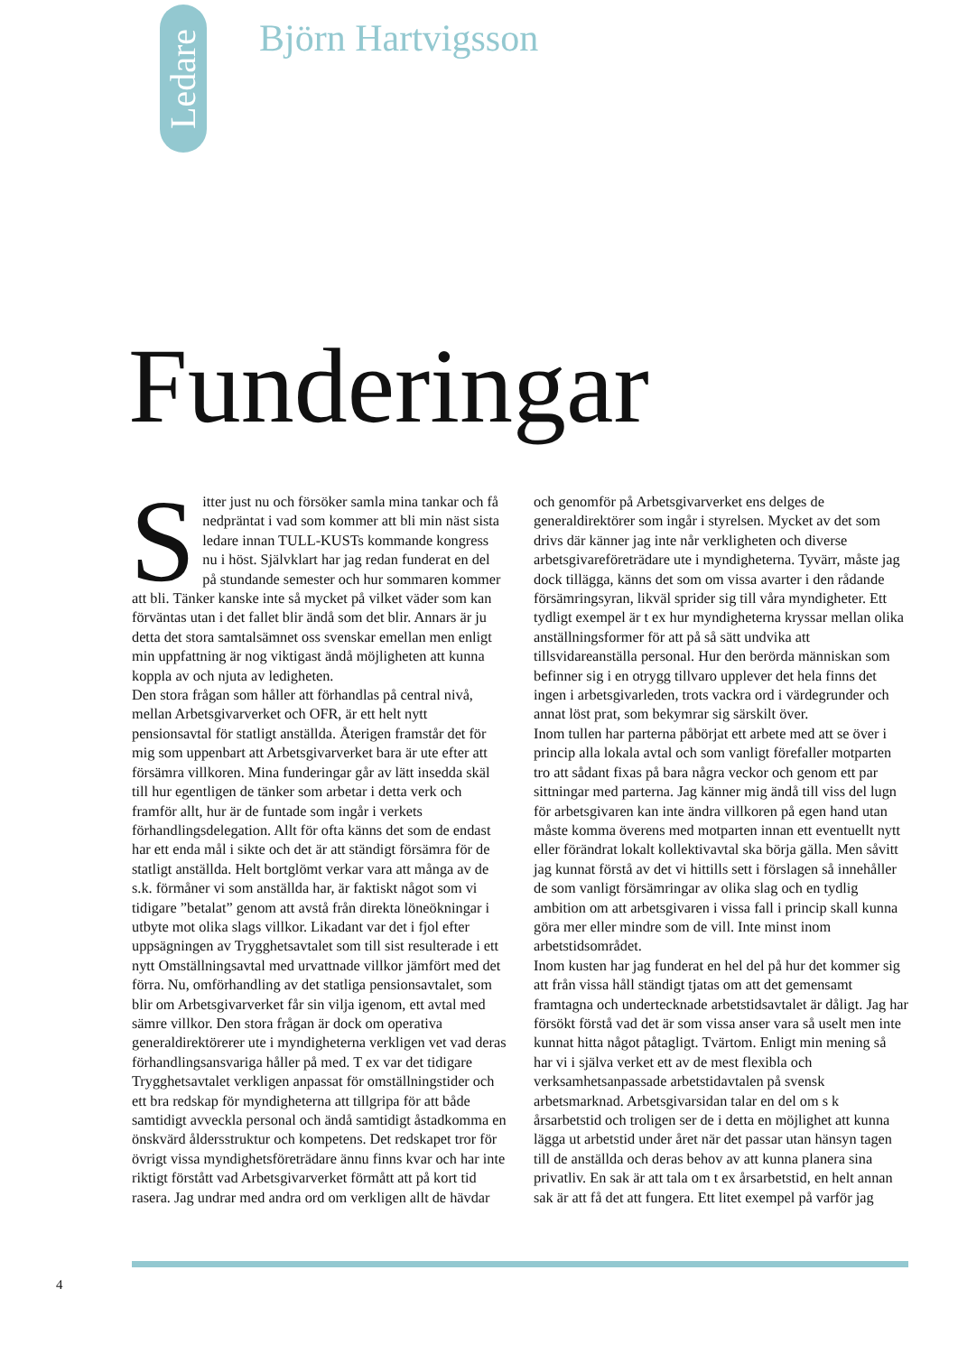Ledare
Björn Hartvigsson
Funderingar
Sitter just nu och försöker samla mina tankar och få nedpräntat i vad som kommer att bli min näst sista ledare innan TULL-KUSTs kommande kongress nu i höst. Självklart har jag redan funderat en del på stundande semester och hur sommaren kommer att bli. Tänker kanske inte så mycket på vilket väder som kan förväntas utan i det fallet blir ändå som det blir. Annars är ju detta det stora samtalsämnet oss svenskar emellan men enligt min uppfattning är nog viktigast ändå möjligheten att kunna koppla av och njuta av ledigheten.
Den stora frågan som håller att förhandlas på central nivå, mellan Arbetsgivarverket och OFR, är ett helt nytt pensionsavtal för statligt anställda. Återigen framstår det för mig som uppenbart att Arbetsgivarverket bara är ute efter att försämra villkoren. Mina funderingar går av lätt insedda skäl till hur egentligen de tänker som arbetar i detta verk och framför allt, hur är de funtade som ingår i verkets förhandlingsdelegation. Allt för ofta känns det som de endast har ett enda mål i sikte och det är att ständigt försämra för de statligt anställda. Helt bortglömt verkar vara att många av de s.k. förmåner vi som anställda har, är faktiskt något som vi tidigare ”betalat” genom att avstå från direkta löneökningar i utbyte mot olika slags villkor. Likadant var det i fjol efter uppsägningen av Trygghetsavtalet som till sist resulterade i ett nytt Omställningsavtal med urvattnade villkor jämfört med det förra. Nu, omförhandling av det statliga pensionsavtalet, som blir om Arbetsgivarverket får sin vilja igenom, ett avtal med sämre villkor. Den stora frågan är dock om operativa generaldirektörerer ute i myndigheterna verkligen vet vad deras förhandlingsansvariga håller på med. T ex var det tidigare Trygghetsavtalet verkligen anpassat för omställningstider och ett bra redskap för myndigheterna att tillgripa för att både samtidigt avveckla personal och ändå samtidigt åstadkomma en önskvärd åldersstruktur och kompetens. Det redskapet tror för övrigt vissa myndighetsföreträdare ännu finns kvar och har inte riktigt förstått vad Arbetsgivarverket förmått att på kort tid rasera. Jag undrar med andra ord om verkligen allt de hävdar och genomför på Arbetsgivarverket ens delges de generaldirektörer som ingår i styrelsen. Mycket av det som drivs där känner jag inte når verkligheten och diverse arbetsgivareföreträdare ute i myndigheterna. Tyvärr, måste jag dock tillägga, känns det som om vissa avarter i den rådande försämringsyran, likväl sprider sig till våra myndigheter. Ett tydligt exempel är t ex hur myndigheterna kryssar mellan olika anställningsformer för att på så sätt undvika att tillsvidareanställa personal. Hur den berörda människan som befinner sig i en otrygg tillvaro upplever det hela finns det ingen i arbetsgivarleden, trots vackra ord i värdegrunder och annat löst prat, som bekymrar sig särskilt över.
Inom tullen har parterna påbörjat ett arbete med att se över i princip alla lokala avtal och som vanligt förefaller motparten tro att sådant fixas på bara några veckor och genom ett par sittningar med parterna. Jag känner mig ändå till viss del lugn för arbetsgivaren kan inte ändra villkoren på egen hand utan måste komma överens med motparten innan ett eventuellt nytt eller förändrat lokalt kollektivavtal ska börja gälla. Men såvitt jag kunnat förstå av det vi hittills sett i förslagen så innehåller de som vanligt försämringar av olika slag och en tydlig ambition om att arbetsgivaren i vissa fall i princip skall kunna göra mer eller mindre som de vill. Inte minst inom arbetstidsområdet.
Inom kusten har jag funderat en hel del på hur det kommer sig att från vissa håll ständigt tjatas om att det gemensamt framtagna och undertecknade arbetstidsavtalet är dåligt. Jag har försökt förstå vad det är som vissa anser vara så uselt men inte kunnat hitta något påtagligt. Tvärtom. Enligt min mening så har vi i själva verket ett av de mest flexibla och verksamhetsanpassade arbetstidavtalen på svensk arbetsmarknad. Arbetsgivarsidan talar en del om s k årsarbetstid och troligen ser de i detta en möjlighet att kunna lägga ut arbetstid under året när det passar utan hänsyn tagen till de anställda och deras behov av att kunna planera sina privatliv. En sak är att tala om t ex årsarbetstid, en helt annan sak är att få det att fungera. Ett litet exempel på varför jag
4